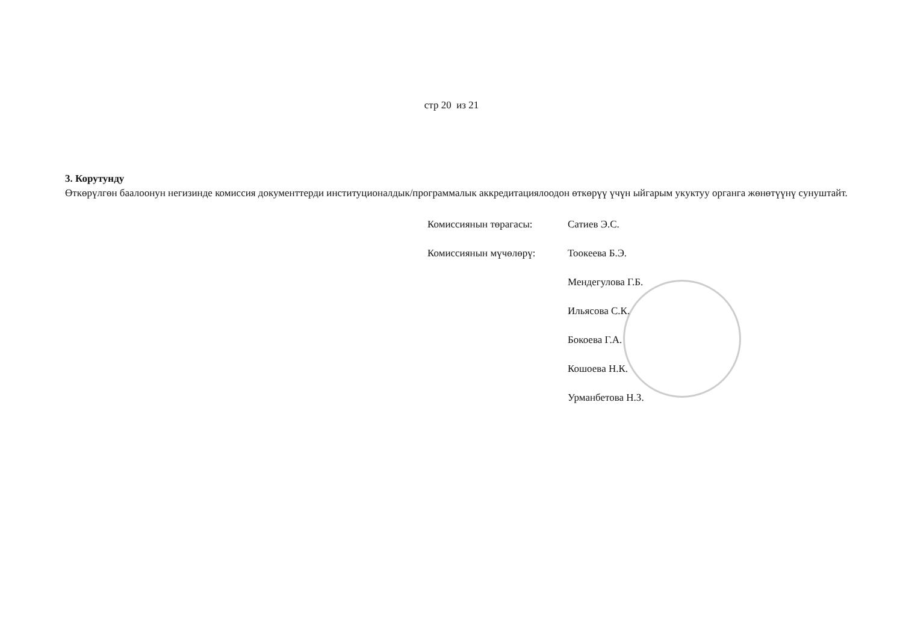стр 20 из 21
3. Корутунду
Өткөрүлгөн баалоонун негизинде комиссия документтерди институционалдык/программалык аккредитациялоодон өткөрүү үчүн ыйгарым укуктуу органга жөнөтүүнү сунуштайт.
Комиссиянын төрагасы: Сатиев Э.С.
Комиссиянын мүчөлөрү: Тоокеева Б.Э.
Мендегулова Г.Б.
Ильясова С.К.
Бокоева Г.А.
Кошоева Н.К.
Урманбетова Н.З.